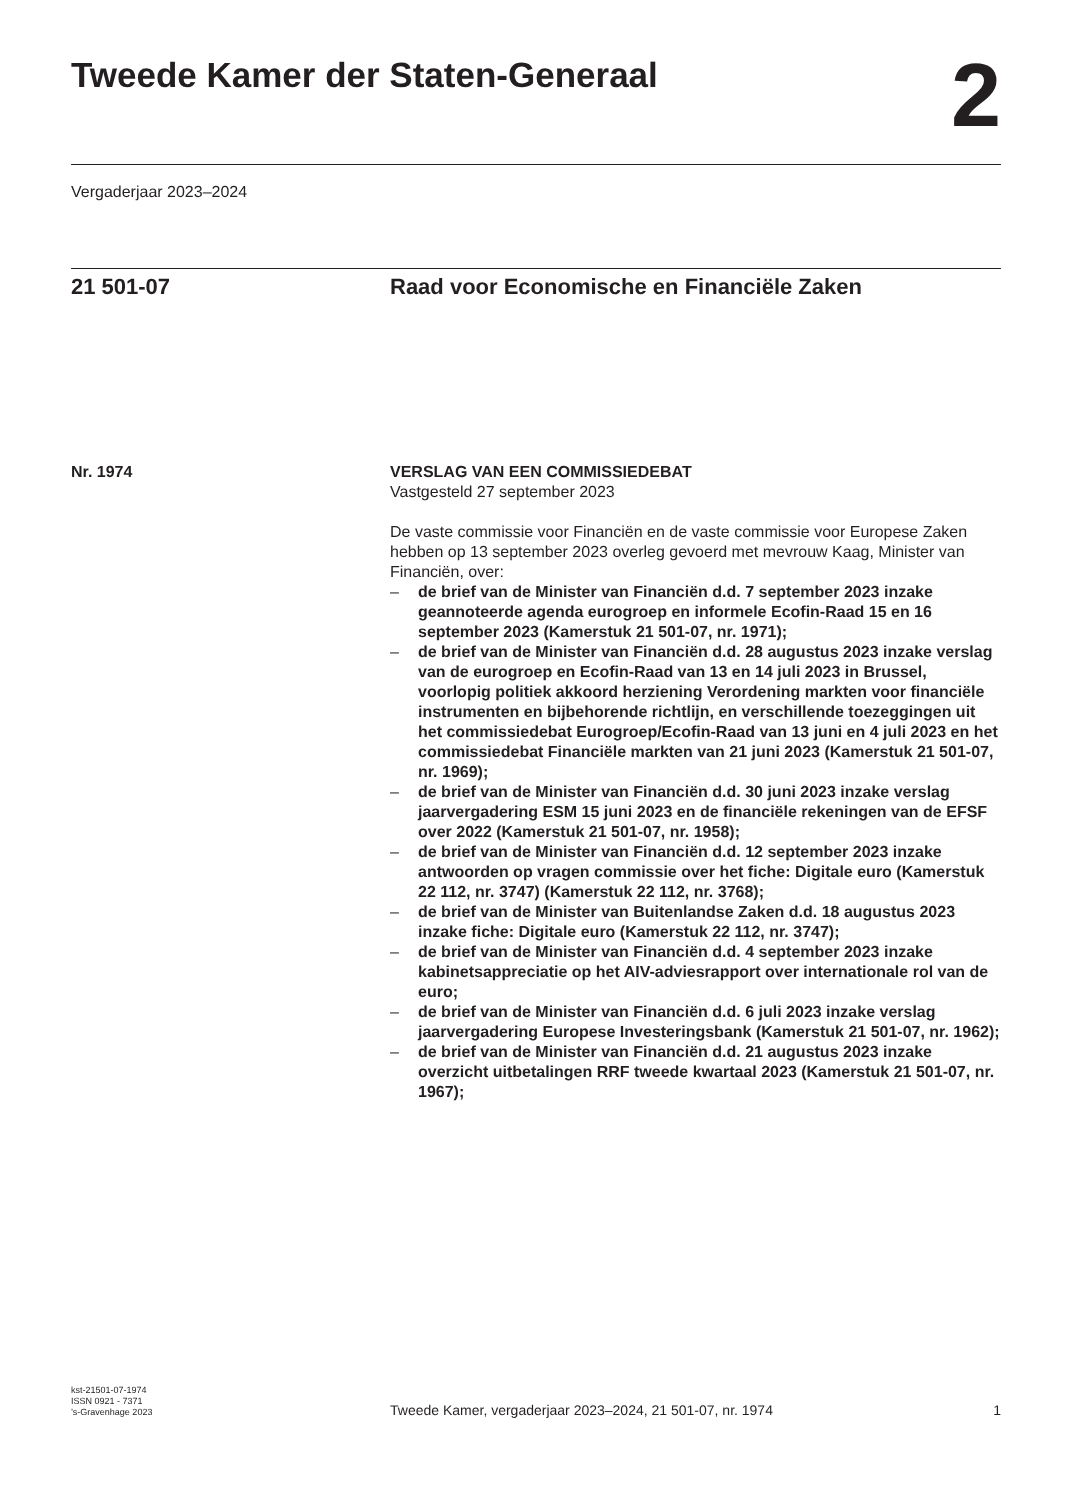Tweede Kamer der Staten-Generaal
2
Vergaderjaar 2023–2024
21 501-07 Raad voor Economische en Financiële Zaken
Nr. 1974 VERSLAG VAN EEN COMMISSIEDEBAT
Vastgesteld 27 september 2023
De vaste commissie voor Financiën en de vaste commissie voor Europese Zaken hebben op 13 september 2023 overleg gevoerd met mevrouw Kaag, Minister van Financiën, over:
– de brief van de Minister van Financiën d.d. 7 september 2023 inzake geannoteerde agenda eurogroep en informele Ecofin-Raad 15 en 16 september 2023 (Kamerstuk 21 501-07, nr. 1971);
– de brief van de Minister van Financiën d.d. 28 augustus 2023 inzake verslag van de eurogroep en Ecofin-Raad van 13 en 14 juli 2023 in Brussel, voorlopig politiek akkoord herziening Verordening markten voor financiële instrumenten en bijbehorende richtlijn, en verschillende toezeggingen uit het commissiedebat Eurogroep/Ecofin-Raad van 13 juni en 4 juli 2023 en het commissiedebat Financiële markten van 21 juni 2023 (Kamerstuk 21 501-07, nr. 1969);
– de brief van de Minister van Financiën d.d. 30 juni 2023 inzake verslag jaarvergadering ESM 15 juni 2023 en de financiële rekeningen van de EFSF over 2022 (Kamerstuk 21 501-07, nr. 1958);
– de brief van de Minister van Financiën d.d. 12 september 2023 inzake antwoorden op vragen commissie over het fiche: Digitale euro (Kamerstuk 22 112, nr. 3747) (Kamerstuk 22 112, nr. 3768);
– de brief van de Minister van Buitenlandse Zaken d.d. 18 augustus 2023 inzake fiche: Digitale euro (Kamerstuk 22 112, nr. 3747);
– de brief van de Minister van Financiën d.d. 4 september 2023 inzake kabinetsappreciatie op het AIV-adviesrapport over internationale rol van de euro;
– de brief van de Minister van Financiën d.d. 6 juli 2023 inzake verslag jaarvergadering Europese Investeringsbank (Kamerstuk 21 501-07, nr. 1962);
– de brief van de Minister van Financiën d.d. 21 augustus 2023 inzake overzicht uitbetalingen RRF tweede kwartaal 2023 (Kamerstuk 21 501-07, nr. 1967);
kst-21501-07-1974
ISSN 0921 - 7371
’s-Gravenhage 2023
Tweede Kamer, vergaderjaar 2023–2024, 21 501-07, nr. 1974
1